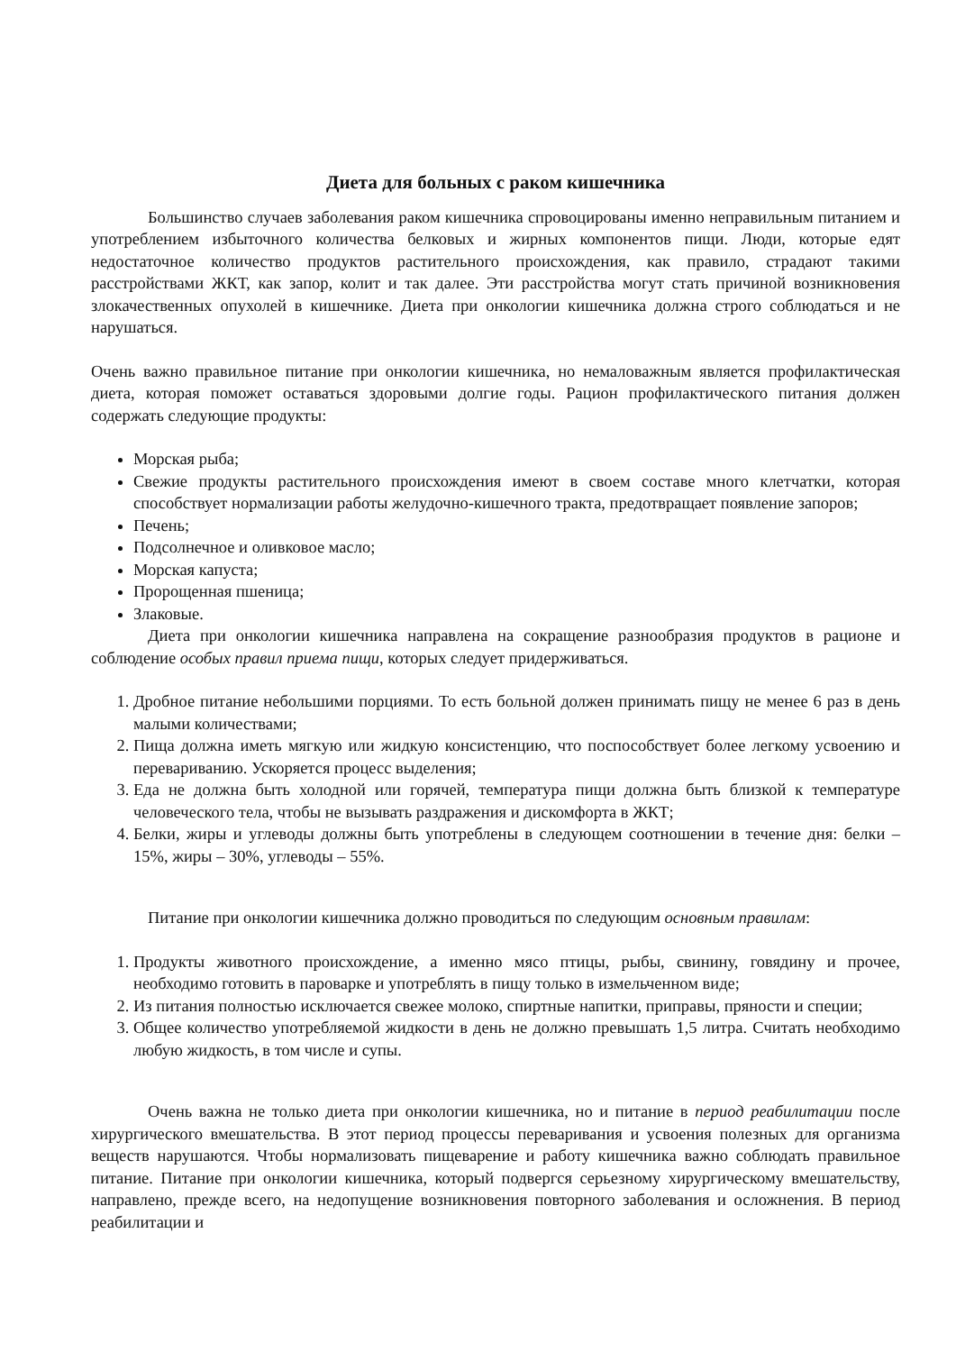Диета для больных с раком кишечника
Большинство случаев заболевания раком кишечника спровоцированы именно неправильным питанием и употреблением избыточного количества белковых и жирных компонентов пищи. Люди, которые едят недостаточное количество продуктов растительного происхождения, как правило, страдают такими расстройствами ЖКТ, как запор, колит и так далее. Эти расстройства могут стать причиной возникновения злокачественных опухолей в кишечнике. Диета при онкологии кишечника должна строго соблюдаться и не нарушаться.
Очень важно правильное питание при онкологии кишечника, но немаловажным является профилактическая диета, которая поможет оставаться здоровыми долгие годы. Рацион профилактического питания должен содержать следующие продукты:
Морская рыба;
Свежие продукты растительного происхождения имеют в своем составе много клетчатки, которая способствует нормализации работы желудочно-кишечного тракта, предотвращает появление запоров;
Печень;
Подсолнечное и оливковое масло;
Морская капуста;
Пророщенная пшеница;
Злаковые.
Диета при онкологии кишечника направлена на сокращение разнообразия продуктов в рационе и соблюдение особых правил приема пищи, которых следует придерживаться.
1. Дробное питание небольшими порциями. То есть больной должен принимать пищу не менее 6 раз в день малыми количествами;
2. Пища должна иметь мягкую или жидкую консистенцию, что поспособствует более легкому усвоению и перевариванию. Ускоряется процесс выделения;
3. Еда не должна быть холодной или горячей, температура пищи должна быть близкой к температуре человеческого тела, чтобы не вызывать раздражения и дискомфорта в ЖКТ;
4. Белки, жиры и углеводы должны быть употреблены в следующем соотношении в течение дня: белки – 15%, жиры – 30%, углеводы – 55%.
Питание при онкологии кишечника должно проводиться по следующим основным правилам:
1. Продукты животного происхождение, а именно мясо птицы, рыбы, свинину, говядину и прочее, необходимо готовить в пароварке и употреблять в пищу только в измельченном виде;
2. Из питания полностью исключается свежее молоко, спиртные напитки, приправы, пряности и специи;
3. Общее количество употребляемой жидкости в день не должно превышать 1,5 литра. Считать необходимо любую жидкость, в том числе и супы.
Очень важна не только диета при онкологии кишечника, но и питание в период реабилитации после хирургического вмешательства. В этот период процессы переваривания и усвоения полезных для организма веществ нарушаются. Чтобы нормализовать пищеварение и работу кишечника важно соблюдать правильное питание. Питание при онкологии кишечника, который подвергся серьезному хирургическому вмешательству, направлено, прежде всего, на недопущение возникновения повторного заболевания и осложнения. В период реабилитации и